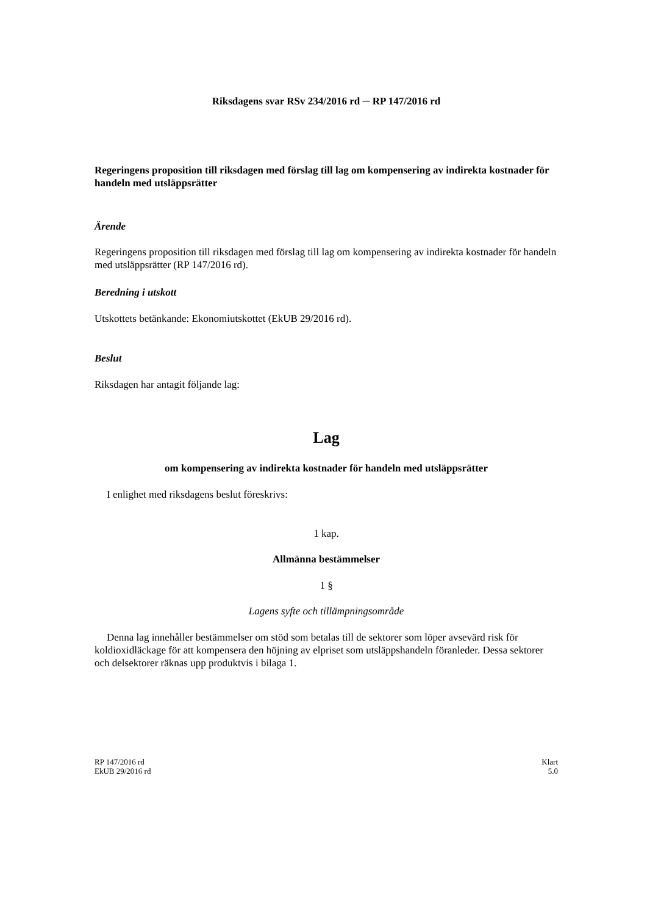Riksdagens svar RSv 234/2016 rd ─ RP 147/2016 rd
Regeringens proposition till riksdagen med förslag till lag om kompensering av indirekta kostnader för handeln med utsläppsrätter
Ärende
Regeringens proposition till riksdagen med förslag till lag om kompensering av indirekta kostnader för handeln med utsläppsrätter (RP 147/2016 rd).
Beredning i utskott
Utskottets betänkande: Ekonomiutskottet (EkUB 29/2016 rd).
Beslut
Riksdagen har antagit följande lag:
Lag
om kompensering av indirekta kostnader för handeln med utsläppsrätter
I enlighet med riksdagens beslut föreskrivs:
1 kap.
Allmänna bestämmelser
1 §
Lagens syfte och tillämpningsområde
Denna lag innehåller bestämmelser om stöd som betalas till de sektorer som löper avsevärd risk för koldioxidläckage för att kompensera den höjning av elpriset som utsläppshandeln föranleder. Dessa sektorer och delsektorer räknas upp produktvis i bilaga 1.
RP 147/2016 rd
EkUB 29/2016 rd
Klart
5.0